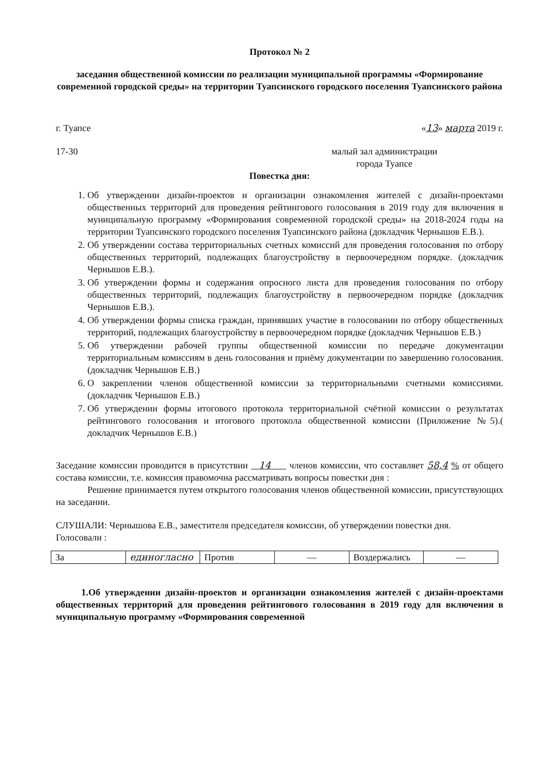Протокол № 2
заседания общественной комиссии по реализации муниципальной программы «Формирование современной городской среды» на территории Туапсинского городского поселения Туапсинского района
г. Туапсе «13» марта 2019 г.
17-30 малый зал администрации
города Туапсе
Повестка дня:
1. Об утверждении дизайн-проектов и организации ознакомления жителей с дизайн-проектами общественных территорий для проведения рейтингового голосования в 2019 году для включения в муниципальную программу «Формирования современной городской среды» на 2018-2024 годы на территории Туапсинского городского поселения Туапсинского района (докладчик Чернышов Е.В.).
2. Об утверждении состава территориальных счетных комиссий для проведения голосования по отбору общественных территорий, подлежащих благоустройству в первоочередном порядке. (докладчик Чернышов Е.В.).
3. Об утверждении формы и содержания опросного листа для проведения голосования по отбору общественных территорий, подлежащих благоустройству в первоочередном порядке (докладчик Чернышов Е.В.).
4. Об утверждении формы списка граждан, принявших участие в голосовании по отбору общественных территорий, подлежащих благоустройству в первоочередном порядке (докладчик Чернышов Е.В.)
5. Об утверждении рабочей группы общественной комиссии по передаче документации территориальным комиссиям в день голосования и приёму документации по завершению голосования. (докладчик Чернышов Е.В.)
6. О закреплении членов общественной комиссии за территориальными счетными комиссиями. (докладчик Чернышов Е.В.)
7. Об утверждении формы итогового протокола территориальной счётной комиссии о результатах рейтингового голосования и итогового протокола общественной комиссии (Приложение №5).( докладчик Чернышов Е.В.)
Заседание комиссии проводится в присутствии 14 членов комиссии, что составляет 58,4 % от общего состава комиссии, т.е. комиссия правомочна рассматривать вопросы повестки дня :
Решение принимается путем открытого голосования членов общественной комиссии, присутствующих на заседании.
СЛУШАЛИ: Чернышова Е.В., заместителя председателя комиссии, об утверждении повестки дня.
Голосовали :
| За | единогласно | Против | — | Воздержались | — |
1.Об утверждении дизайн-проектов и организации ознакомления жителей с дизайн-проектами общественных территорий для проведения рейтингового голосования в 2019 году для включения в муниципальную программу «Формирования современной